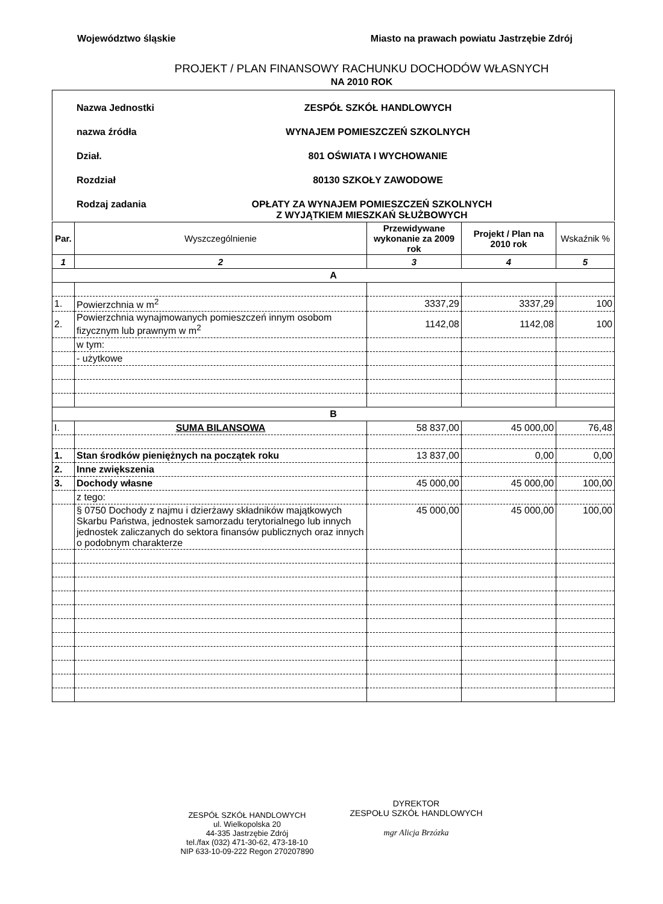Województwo śląskie Miasto na prawach powiatu Jastrzębie Zdrój
PROJEKT / PLAN FINANSOWY RACHUNKU DOCHODÓW WŁASNYCH
NA 2010 ROK
Nazwa Jednostki ZESPÓŁ SZKÓŁ HANDLOWYCH
nazwa źródła WYNAJEM POMIESZCZEŃ SZKOLNYCH
Dział. 801 OŚWIATA I WYCHOWANIE
Rozdział 80130 SZKOŁY ZAWODOWE
Rodzaj zadania OPŁATY ZA WYNAJEM POMIESZCZEŃ SZKOLNYCH
Z WYJĄTKIEM MIESZKAŃ SŁUŻBOWYCH
| Par. | Wyszczególnienie | Przewidywane wykonanie za 2009 rok | Projekt / Plan na 2010 rok | Wskaźnik % |
| --- | --- | --- | --- | --- |
| 1 | 2 | 3 | 4 | 5 |
| A | | | | |
| 1. | Powierzchnia w m<sup>2</sup> | 3337,29 | 3337,29 | 100 |
| 2. | Powierzchnia wynajmowanych pomieszczeń innym osobom fizycznym lub prawnym w m<sup>2</sup> | 1142,08 | 1142,08 | 100 |
| | w tym: | | | |
| | - użytkowe | | | |
| B | | | | |
| I. | SUMA BILANSOWA | 58 837,00 | 45 000,00 | 76,48 |
| 1. | Stan środków pieniężnych na początek roku | 13 837,00 | 0,00 | 0,00 |
| 2. | Inne zwiększenia | | | |
| 3. | Dochody własne | 45 000,00 | 45 000,00 | 100,00 |
| | z tego: | | | |
| | § 0750 Dochody z najmu i dzierżawy składników majątkowych Skarbu Państwa, jednostek samorzadu terytorialnego lub innych jednostek zaliczanych do sektora finansów publicznych oraz innych o podobnym charakterze | 45 000,00 | 45 000,00 | 100,00 |
ZESPÓŁ SZKÓŁ HANDLOWYCH
ul. Wielkopolska 20
44-335 Jastrzębie Zdrój
tel./fax (032) 471-30-62, 473-18-10
NIP 633-10-09-222 Regon 270207890
DYREKTOR
ZESPOŁU SZKÓŁ HANDLOWYCH
mgr Alicja Brzózka